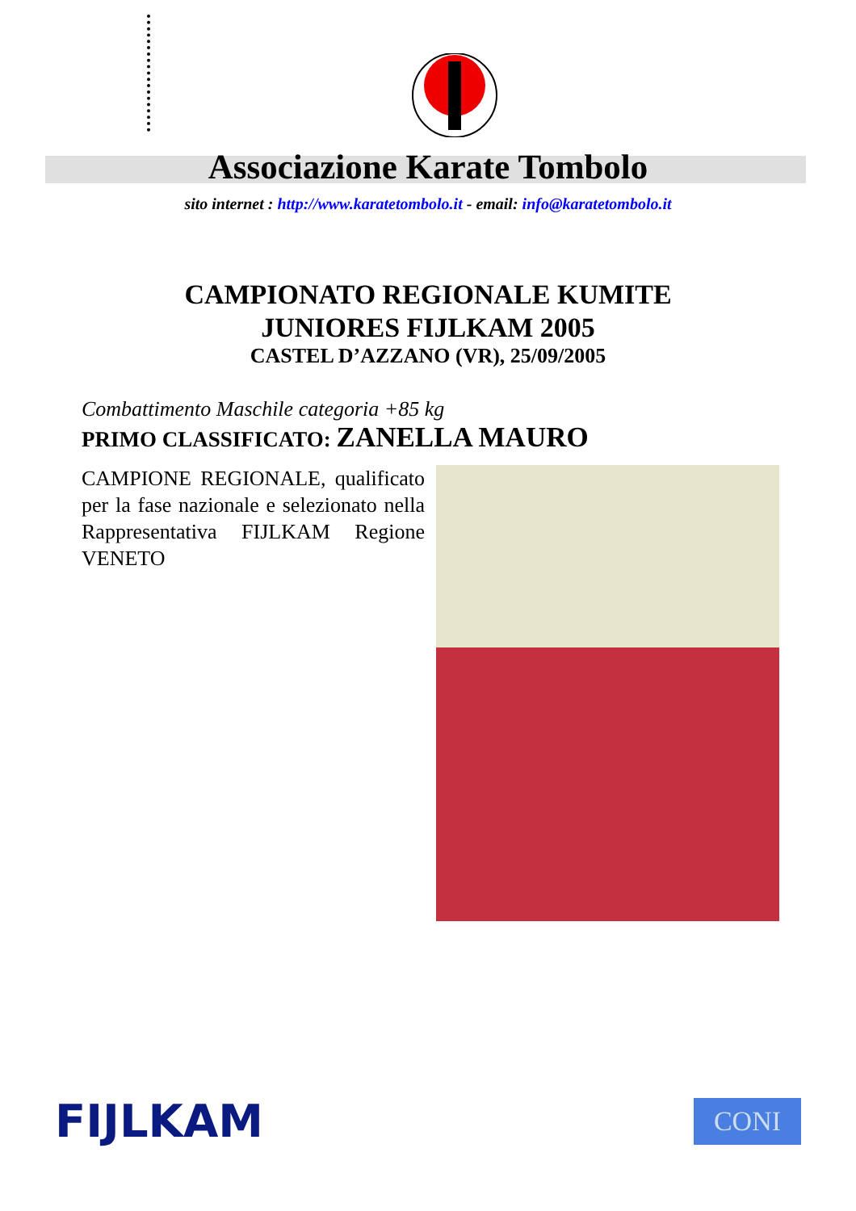Associazione Karate Tombolo
sito internet : http://www.karatetombolo.it - email: info@karatetombolo.it
CAMPIONATO REGIONALE KUMITE
JUNIORES FIJLKAM 2005
CASTEL D’AZZANO (VR), 25/09/2005
Combattimento Maschile categoria +85 kg
PRIMO CLASSIFICATO: ZANELLA MAURO
CAMPIONE REGIONALE, qualificato per la fase nazionale e selezionato nella Rappresentativa FIJLKAM Regione VENETO
FIJLKAM
CONI